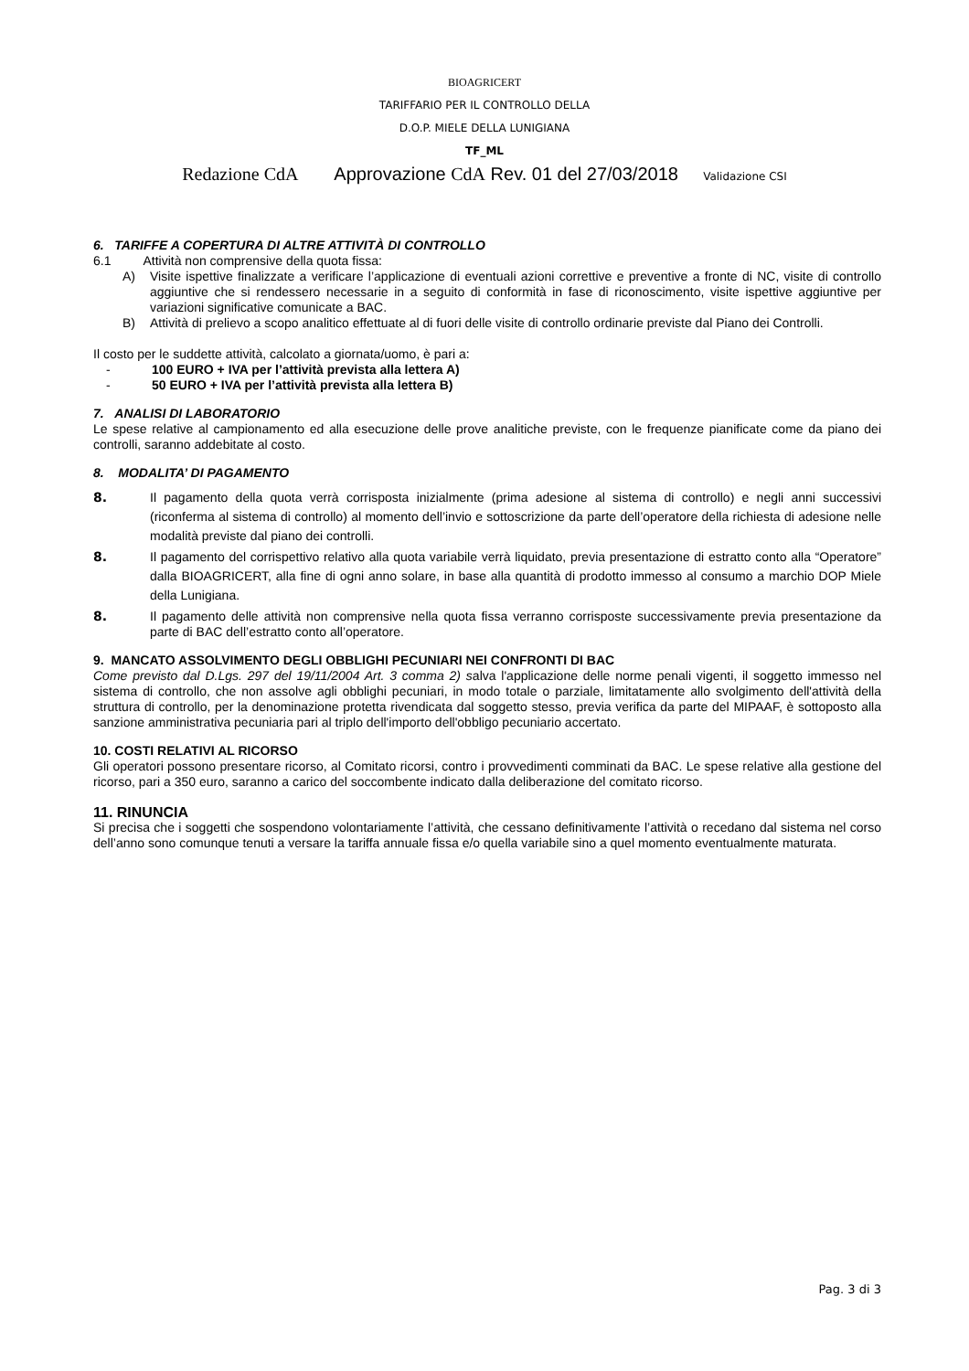BIOAGRICERT
TARIFFARIO PER IL CONTROLLO DELLA
D.O.P. MIELE DELLA LUNIGIANA
TF_ML
Redazione CdA Approvazione CdA Rev. 01 del 27/03/2018 Validazione CSI
6. TARIFFE A COPERTURA DI ALTRE ATTIVITÀ DI CONTROLLO
6.1 Attività non comprensive della quota fissa:
A) Visite ispettive finalizzate a verificare l’applicazione di eventuali azioni correttive e preventive a fronte di NC, visite di controllo aggiuntive che si rendessero necessarie in a seguito di conformità in fase di riconoscimento, visite ispettive aggiuntive per variazioni significative comunicate a BAC.
B) Attività di prelievo a scopo analitico effettuate al di fuori delle visite di controllo ordinarie previste dal Piano dei Controlli.
Il costo per le suddette attività, calcolato a giornata/uomo, è pari a:
- 100 EURO + IVA per l’attività prevista alla lettera A)
- 50 EURO + IVA per l’attività prevista alla lettera B)
7. ANALISI DI LABORATORIO
Le spese relative al campionamento ed alla esecuzione delle prove analitiche previste, con le frequenze pianificate come da piano dei controlli, saranno addebitate al costo.
8. MODALITA’ DI PAGAMENTO
8. Il pagamento della quota verrà corrisposta inizialmente (prima adesione al sistema di controllo) e negli anni successivi (riconferma al sistema di controllo) al momento dell’invio e sottoscrizione da parte dell’operatore della richiesta di adesione nelle modalità previste dal piano dei controlli.
8. Il pagamento del corrispettivo relativo alla quota variabile verrà liquidato, previa presentazione di estratto conto alla “Operatore” dalla BIOAGRICERT, alla fine di ogni anno solare, in base alla quantità di prodotto immesso al consumo a marchio DOP Miele della Lunigiana.
8. Il pagamento delle attività non comprensive nella quota fissa verranno corrisposte successivamente previa presentazione da parte di BAC dell’estratto conto all’operatore.
9. MANCATO ASSOLVIMENTO DEGLI OBBLIGHI PECUNIARI NEI CONFRONTI DI BAC
Come previsto dal D.Lgs. 297 del 19/11/2004 Art. 3 comma 2) salva l'applicazione delle norme penali vigenti, il soggetto immesso nel sistema di controllo, che non assolve agli obblighi pecuniari, in modo totale o parziale, limitatamente allo svolgimento dell'attività della struttura di controllo, per la denominazione protetta rivendicata dal soggetto stesso, previa verifica da parte del MIPAAF, è sottoposto alla sanzione amministrativa pecuniaria pari al triplo dell'importo dell'obbligo pecuniario accertato.
10. COSTI RELATIVI AL RICORSO
Gli operatori possono presentare ricorso, al Comitato ricorsi, contro i provvedimenti comminati da BAC. Le spese relative alla gestione del ricorso, pari a 350 euro, saranno a carico del soccombente indicato dalla deliberazione del comitato ricorso.
11. RINUNCIA
Si precisa che i soggetti che sospendono volontariamente l’attività, che cessano definitivamente l’attività o recedano dal sistema nel corso dell’anno sono comunque tenuti a versare la tariffa annuale fissa e/o quella variabile sino a quel momento eventualmente maturata.
Pag. 3 di 3